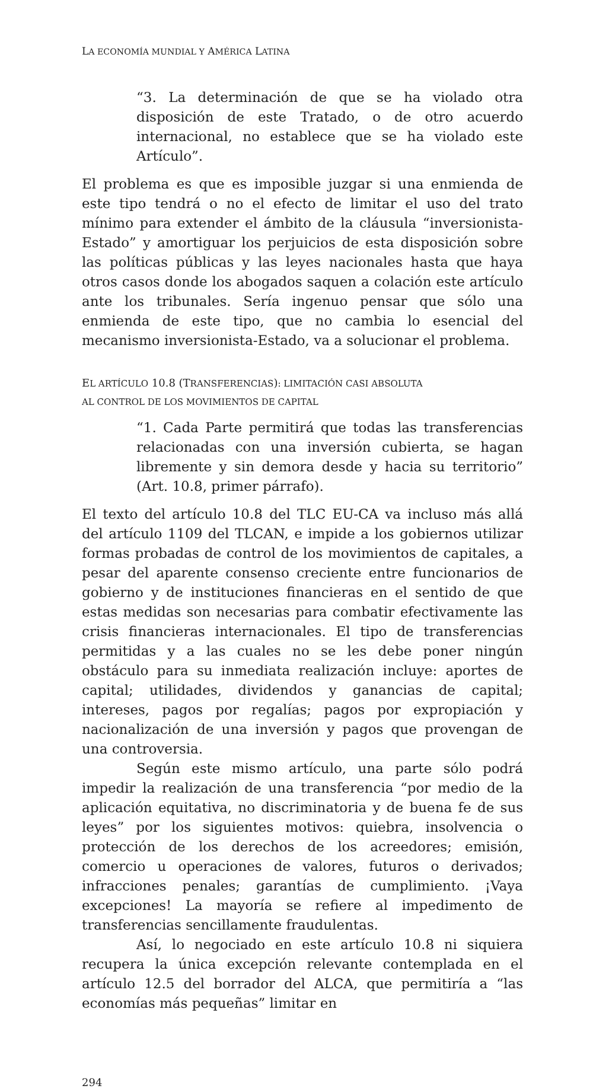LA ECONOMÍA MUNDIAL Y AMÉRICA LATINA
“3. La determinación de que se ha violado otra disposición de este Tratado, o de otro acuerdo internacional, no establece que se ha violado este Artículo”.
El problema es que es imposible juzgar si una enmienda de este tipo tendrá o no el efecto de limitar el uso del trato mínimo para extender el ámbito de la cláusula “inversionista-Estado” y amortiguar los perjuicios de esta disposición sobre las políticas públicas y las leyes nacionales hasta que haya otros casos donde los abogados saquen a colación este artículo ante los tribunales. Sería ingenuo pensar que sólo una enmienda de este tipo, que no cambia lo esencial del mecanismo inversionista-Estado, va a solucionar el problema.
EL ARTÍCULO 10.8 (TRANSFERENCIAS): LIMITACIÓN CASI ABSOLUTA
AL CONTROL DE LOS MOVIMIENTOS DE CAPITAL
“1. Cada Parte permitirá que todas las transferencias relacionadas con una inversión cubierta, se hagan libremente y sin demora desde y hacia su territorio” (Art. 10.8, primer párrafo).
El texto del artículo 10.8 del TLC EU-CA va incluso más allá del artículo 1109 del TLCAN, e impide a los gobiernos utilizar formas probadas de control de los movimientos de capitales, a pesar del aparente consenso creciente entre funcionarios de gobierno y de instituciones financieras en el sentido de que estas medidas son necesarias para combatir efectivamente las crisis financieras internacionales. El tipo de transferencias permitidas y a las cuales no se les debe poner ningún obstáculo para su inmediata realización incluye: aportes de capital; utilidades, dividendos y ganancias de capital; intereses, pagos por regalías; pagos por expropiación y nacionalización de una inversión y pagos que provengan de una controversia.
Según este mismo artículo, una parte sólo podrá impedir la realización de una transferencia “por medio de la aplicación equitativa, no discriminatoria y de buena fe de sus leyes” por los siguientes motivos: quiebra, insolvencia o protección de los derechos de los acreedores; emisión, comercio u operaciones de valores, futuros o derivados; infracciones penales; garantías de cumplimiento. ¡Vaya excepciones! La mayoría se refiere al impedimento de transferencias sencillamente fraudulentas.
Así, lo negociado en este artículo 10.8 ni siquiera recupera la única excepción relevante contemplada en el artículo 12.5 del borrador del ALCA, que permitiría a “las economías más pequeñas” limitar en
294